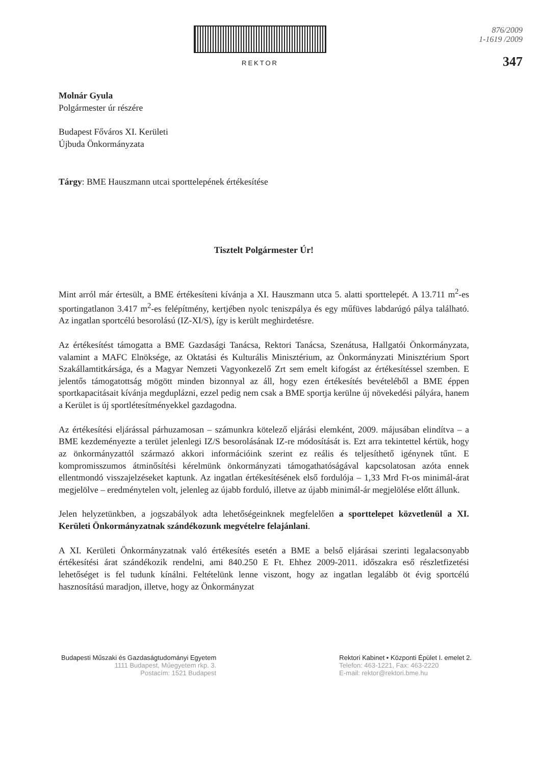REKTOR
876/2009
1-1619 /2009
347
Molnár Gyula
Polgármester úr részére
Budapest Főváros XI. Kerületi
Újbuda Önkormányzata
Tárgy: BME Hauszmann utcai sporttelepének értékesítése
Tisztelt Polgármester Úr!
Mint arról már értesült, a BME értékesíteni kívánja a XI. Hauszmann utca 5. alatti sporttelepét. A 13.711 m<sup>2</sup>-es sportingatlanon 3.417 m<sup>2</sup>-es felépítmény, kertjében nyolc teniszpálya és egy műfüves labdarúgó pálya található. Az ingatlan sportcélú besorolású (IZ-XI/S), így is került meghirdetésre.
Az értékesítést támogatta a BME Gazdasági Tanácsa, Rektori Tanácsa, Szenátusa, Hallgatói Önkormányzata, valamint a MAFC Elnöksége, az Oktatási és Kulturális Minisztérium, az Önkormányzati Minisztérium Sport Szakállamtitkársága, és a Magyar Nemzeti Vagyonkezelő Zrt sem emelt kifogást az értékesítéssel szemben. E jelentős támogatottság mögött minden bizonnyal az áll, hogy ezen értékesítés bevételéből a BME éppen sportkapacitásait kívánja megduplázni, ezzel pedig nem csak a BME sportja kerülne új növekedési pályára, hanem a Kerület is új sportlétesítményekkel gazdagodna.
Az értékesítési eljárással párhuzamosan – számunkra kötelező eljárási elemként, 2009. májusában elindítva – a BME kezdeményezte a terület jelenlegi IZ/S besorolásának IZ-re módosítását is. Ezt arra tekintettel kértük, hogy az önkormányzattól származó akkori információink szerint ez reális és teljesíthető igénynek tűnt. E kompromisszumos átminősítési kérelmünk önkormányzati támogathatóságával kapcsolatosan azóta ennek ellentmondó visszajelzéseket kaptunk. Az ingatlan értékesítésének első fordulója – 1,33 Mrd Ft-os minimál-árat megjelölve – eredménytelen volt, jelenleg az újabb forduló, illetve az újabb minimál-ár megjelölése előtt állunk.
Jelen helyzetünkben, a jogszabályok adta lehetőségeinknek megfelelően a sporttelepet közvetlenül a XI. Kerületi Önkormányzatnak szándékozunk megvételre felajánlani.
A XI. Kerületi Önkormányzatnak való értékesítés esetén a BME a belső eljárásai szerinti legalacsonyabb értékesítési árat szándékozik rendelni, ami 840.250 E Ft. Ehhez 2009-2011. időszakra eső részletfizetési lehetőséget is fel tudunk kínálni. Feltételünk lenne viszont, hogy az ingatlan legalább öt évig sportcélú hasznosítású maradjon, illetve, hogy az Önkormányzat
Budapesti Műszaki és Gazdaságtudományi Egyetem
1111 Budapest, Műegyetem rkp. 3.
Postacím: 1521 Budapest
Rektori Kabinet • Központi Épület I. emelet 2.
Telefon: 463-1221, Fax: 463-2220
E-mail: rektor@rektori.bme.hu